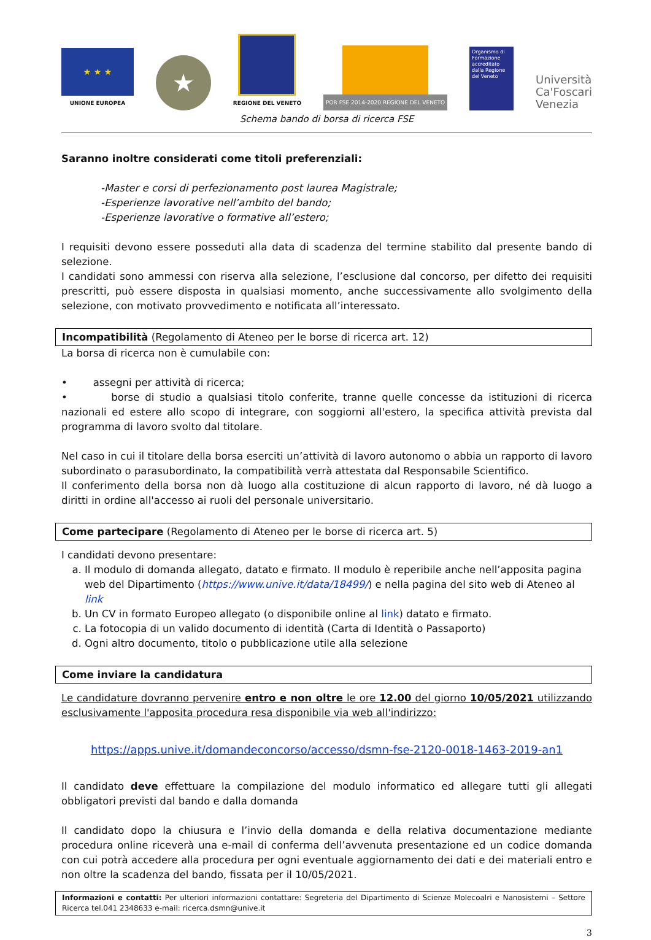★ ★ ★
UNIONE EUROPEA
★
REGIONE DEL VENETO
POR FSE 2014-2020 REGIONE DEL VENETO
Organismo di Formazione accreditato dalla Regione del Veneto
Università
Ca'Foscari
Venezia
Schema bando di borsa di ricerca FSE
Saranno inoltre considerati come titoli preferenziali:
-Master e corsi di perfezionamento post laurea Magistrale;
-Esperienze lavorative nell’ambito del bando;
-Esperienze lavorative o formative all’estero;
I requisiti devono essere posseduti alla data di scadenza del termine stabilito dal presente bando di selezione.
I candidati sono ammessi con riserva alla selezione, l’esclusione dal concorso, per difetto dei requisiti prescritti, può essere disposta in qualsiasi momento, anche successivamente allo svolgimento della selezione, con motivato provvedimento e notificata all’interessato.
Incompatibilità (Regolamento di Ateneo per le borse di ricerca art. 12)
La borsa di ricerca non è cumulabile con:
• assegni per attività di ricerca;
• borse di studio a qualsiasi titolo conferite, tranne quelle concesse da istituzioni di ricerca nazionali ed estere allo scopo di integrare, con soggiorni all'estero, la specifica attività prevista dal programma di lavoro svolto dal titolare.
Nel caso in cui il titolare della borsa eserciti un’attività di lavoro autonomo o abbia un rapporto di lavoro subordinato o parasubordinato, la compatibilità verrà attestata dal Responsabile Scientifico.
Il conferimento della borsa non dà luogo alla costituzione di alcun rapporto di lavoro, né dà luogo a diritti in ordine all'accesso ai ruoli del personale universitario.
Come partecipare (Regolamento di Ateneo per le borse di ricerca art. 5)
I candidati devono presentare:
a. Il modulo di domanda allegato, datato e firmato. Il modulo è reperibile anche nell’apposita pagina web del Dipartimento (https://www.unive.it/data/18499/) e nella pagina del sito web di Ateneo al link
b. Un CV in formato Europeo allegato (o disponibile online al link) datato e firmato.
c. La fotocopia di un valido documento di identità (Carta di Identità o Passaporto)
d. Ogni altro documento, titolo o pubblicazione utile alla selezione
Come inviare la candidatura
Le candidature dovranno pervenire entro e non oltre le ore 12.00 del giorno 10/05/2021 utilizzando esclusivamente l'apposita procedura resa disponibile via web all'indirizzo:
https://apps.unive.it/domandeconcorso/accesso/dsmn-fse-2120-0018-1463-2019-an1
Il candidato deve effettuare la compilazione del modulo informatico ed allegare tutti gli allegati obbligatori previsti dal bando e dalla domanda
Il candidato dopo la chiusura e l’invio della domanda e della relativa documentazione mediante procedura online riceverà una e-mail di conferma dell’avvenuta presentazione ed un codice domanda con cui potrà accedere alla procedura per ogni eventuale aggiornamento dei dati e dei materiali entro e non oltre la scadenza del bando, fissata per il 10/05/2021.
Informazioni e contatti: Per ulteriori informazioni contattare: Segreteria del Dipartimento di Scienze Molecoalri e Nanosistemi – Settore Ricerca tel.041 2348633 e-mail: ricerca.dsmn@unive.it
3